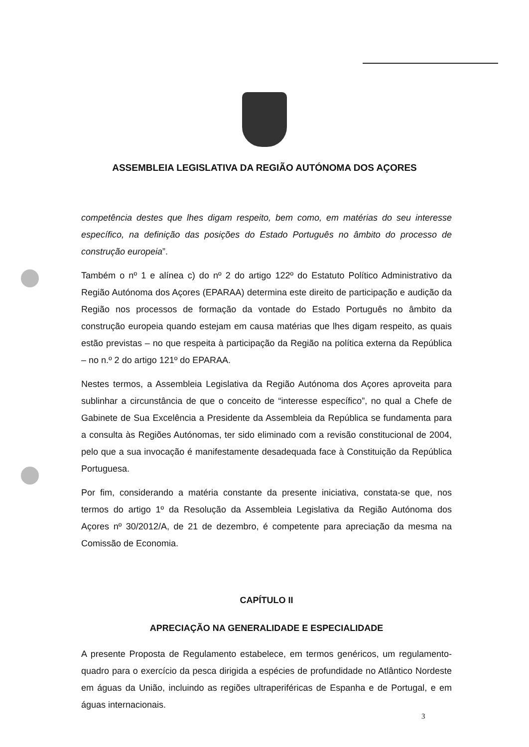ASSEMBLEIA LEGISLATIVA DA REGIÃO AUTÓNOMA DOS AÇORES
competência destes que lhes digam respeito, bem como, em matérias do seu interesse específico, na definição das posições do Estado Português no âmbito do processo de construção europeia”.
Também o nº 1 e alínea c) do nº 2 do artigo 122º do Estatuto Político Administrativo da Região Autónoma dos Açores (EPARAA) determina este direito de participação e audição da Região nos processos de formação da vontade do Estado Português no âmbito da construção europeia quando estejam em causa matérias que lhes digam respeito, as quais estão previstas – no que respeita à participação da Região na política externa da República – no n.º 2 do artigo 121º do EPARAA.
Nestes termos, a Assembleia Legislativa da Região Autónoma dos Açores aproveita para sublinhar a circunstância de que o conceito de “interesse específico”, no qual a Chefe de Gabinete de Sua Excelência a Presidente da Assembleia da República se fundamenta para a consulta às Regiões Autónomas, ter sido eliminado com a revisão constitucional de 2004, pelo que a sua invocação é manifestamente desadequada face à Constituição da República Portuguesa.
Por fim, considerando a matéria constante da presente iniciativa, constata-se que, nos termos do artigo 1º da Resolução da Assembleia Legislativa da Região Autónoma dos Açores nº 30/2012/A, de 21 de dezembro, é competente para apreciação da mesma na Comissão de Economia.
CAPÍTULO II
APRECIAÇÃO NA GENERALIDADE E ESPECIALIDADE
A presente Proposta de Regulamento estabelece, em termos genéricos, um regulamento-quadro para o exercício da pesca dirigida a espécies de profundidade no Atlântico Nordeste em águas da União, incluindo as regiões ultraperiféricas de Espanha e de Portugal, e em águas internacionais.
3